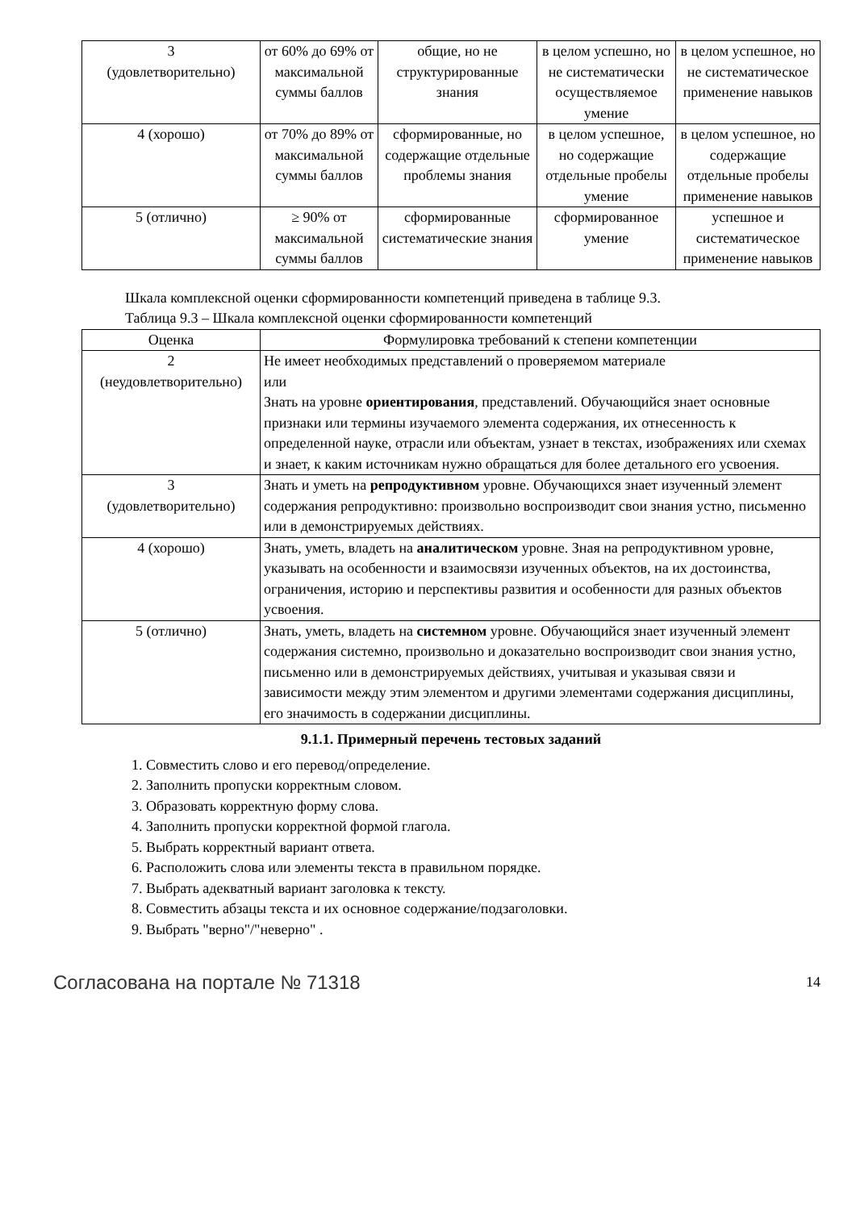| 3 (удовлетворительно) | от 60% до 69% от максимальной суммы баллов | общие, но не структурированные знания | в целом успешно, но не систематически осуществляемое умение | в целом успешное, но не систематическое применение навыков |
| 4 (хорошо) | от 70% до 89% от максимальной суммы баллов | сформированные, но содержащие отдельные проблемы знания | в целом успешное, но содержащие отдельные пробелы умение | в целом успешное, но содержащие отдельные пробелы применение навыков |
| 5 (отлично) | ≥ 90% от максимальной суммы баллов | сформированные систематические знания | сформированное умение | успешное и систематическое применение навыков |
Шкала комплексной оценки сформированности компетенций приведена в таблице 9.3.
Таблица 9.3 – Шкала комплексной оценки сформированности компетенций
| Оценка | Формулировка требований к степени компетенции |
| --- | --- |
| 2 (неудовлетворительно) | Не имеет необходимых представлений о проверяемом материале или Знать на уровне ориентирования , представлений. Обучающийся знает основные признаки или термины изучаемого элемента содержания, их отнесенность к определенной науке, отрасли или объектам, узнает в текстах, изображениях или схемах и знает, к каким источникам нужно обращаться для более детального его усвоения. |
| 3 (удовлетворительно) | Знать и уметь на репродуктивном уровне. Обучающихся знает изученный элемент содержания репродуктивно: произвольно воспроизводит свои знания устно, письменно или в демонстрируемых действиях. |
| 4 (хорошо) | Знать, уметь, владеть на аналитическом уровне. Зная на репродуктивном уровне, указывать на особенности и взаимосвязи изученных объектов, на их достоинства, ограничения, историю и перспективы развития и особенности для разных объектов усвоения. |
| 5 (отлично) | Знать, уметь, владеть на системном уровне. Обучающийся знает изученный элемент содержания системно, произвольно и доказательно воспроизводит свои знания устно, письменно или в демонстрируемых действиях, учитывая и указывая связи и зависимости между этим элементом и другими элементами содержания дисциплины, его значимость в содержании дисциплины. |
9.1.1. Примерный перечень тестовых заданий
1. Совместить слово и его перевод/определение.
2. Заполнить пропуски корректным словом.
3. Образовать корректную форму слова.
4. Заполнить пропуски корректной формой глагола.
5. Выбрать корректный вариант ответа.
6. Расположить слова или элементы текста в правильном порядке.
7. Выбрать адекватный вариант заголовка к тексту.
8. Совместить абзацы текста и их основное содержание/подзаголовки.
9. Выбрать "верно"/"неверно" .
Согласована на портале № 71318 14